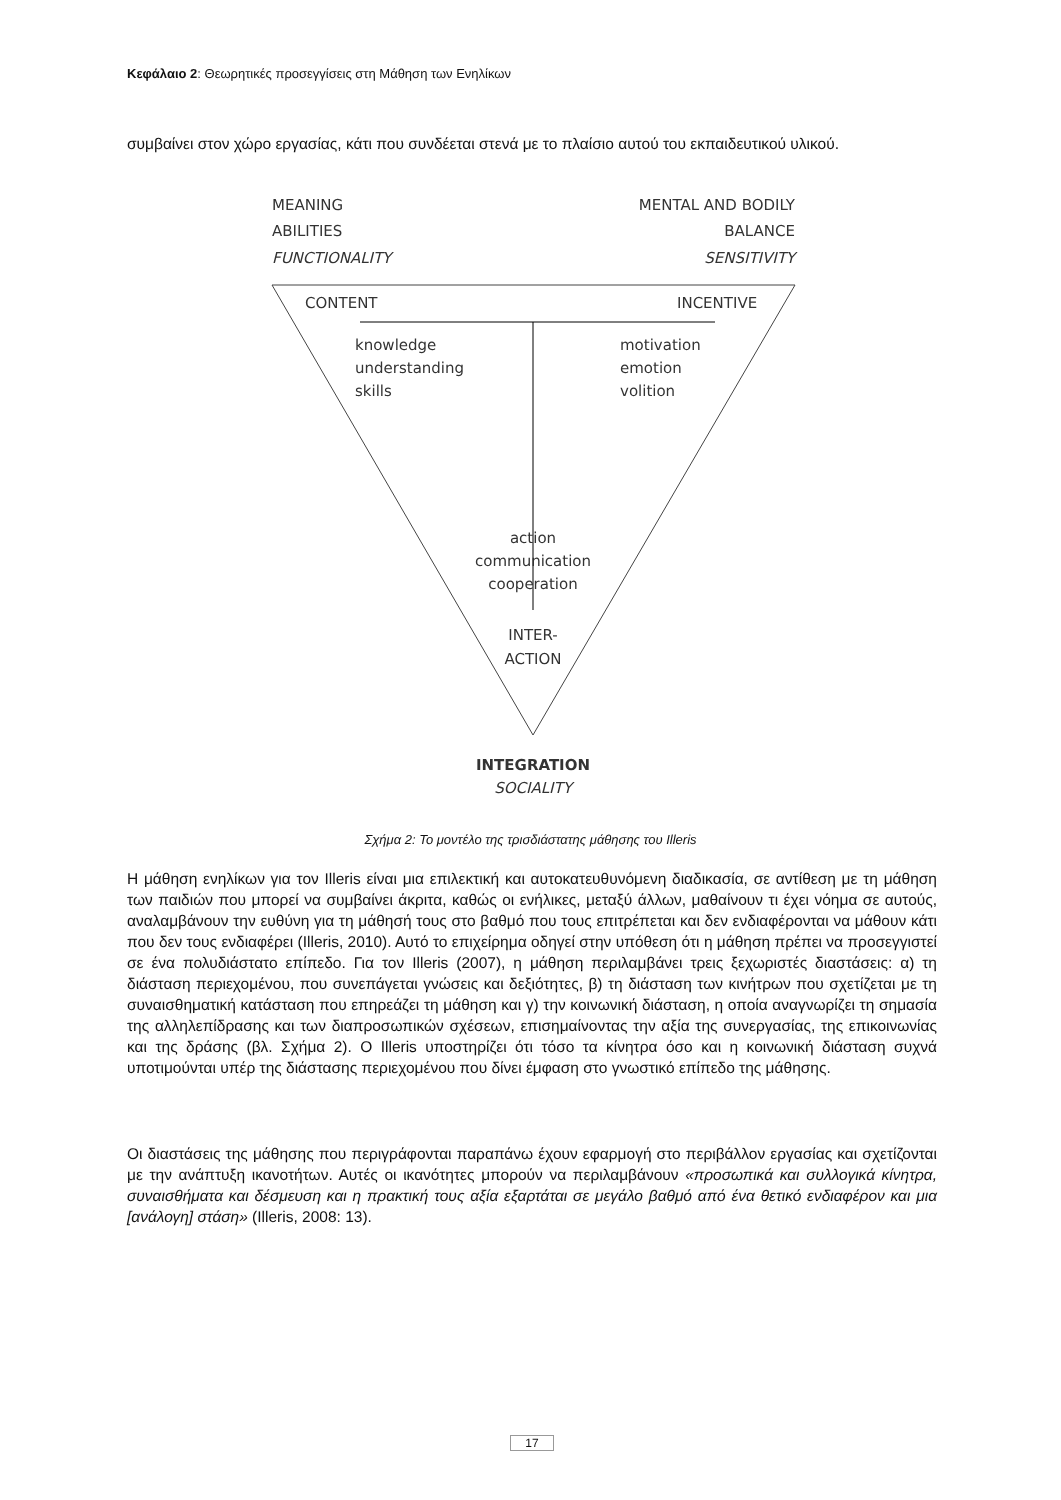Κεφάλαιο 2: Θεωρητικές προσεγγίσεις στη Μάθηση των Ενηλίκων
συμβαίνει στον χώρο εργασίας, κάτι που συνδέεται στενά με το πλαίσιο αυτού του εκπαιδευτικού υλικού.
MEANING
ABILITIES
FUNCTIONALITY
MENTAL AND BODILY
BALANCE
SENSITIVITY
CONTENT
INCENTIVE
knowledge
understanding
skills
motivation
emotion
volition
action
communication
cooperation
INTER-
ACTION
INTEGRATION
SOCIALITY
Σχήμα 2: Το μοντέλο της τρισδιάστατης μάθησης του Illeris
Η μάθηση ενηλίκων για τον Illeris είναι μια επιλεκτική και αυτοκατευθυνόμενη διαδικασία, σε αντίθεση με τη μάθηση των παιδιών που μπορεί να συμβαίνει άκριτα, καθώς οι ενήλικες, μεταξύ άλλων, μαθαίνουν τι έχει νόημα σε αυτούς, αναλαμβάνουν την ευθύνη για τη μάθησή τους στο βαθμό που τους επιτρέπεται και δεν ενδιαφέρονται να μάθουν κάτι που δεν τους ενδιαφέρει (Illeris, 2010). Αυτό το επιχείρημα οδηγεί στην υπόθεση ότι η μάθηση πρέπει να προσεγγιστεί σε ένα πολυδιάστατο επίπεδο. Για τον Illeris (2007), η μάθηση περιλαμβάνει τρεις ξεχωριστές διαστάσεις: α) τη διάσταση περιεχομένου, που συνεπάγεται γνώσεις και δεξιότητες, β) τη διάσταση των κινήτρων που σχετίζεται με τη συναισθηματική κατάσταση που επηρεάζει τη μάθηση και γ) την κοινωνική διάσταση, η οποία αναγνωρίζει τη σημασία της αλληλεπίδρασης και των διαπροσωπικών σχέσεων, επισημαίνοντας την αξία της συνεργασίας, της επικοινωνίας και της δράσης (βλ. Σχήμα 2). Ο Illeris υποστηρίζει ότι τόσο τα κίνητρα όσο και η κοινωνική διάσταση συχνά υποτιμούνται υπέρ της διάστασης περιεχομένου που δίνει έμφαση στο γνωστικό επίπεδο της μάθησης.
Οι διαστάσεις της μάθησης που περιγράφονται παραπάνω έχουν εφαρμογή στο περιβάλλον εργασίας και σχετίζονται με την ανάπτυξη ικανοτήτων. Αυτές οι ικανότητες μπορούν να περιλαμβάνουν «προσωπικά και συλλογικά κίνητρα, συναισθήματα και δέσμευση και η πρακτική τους αξία εξαρτάται σε μεγάλο βαθμό από ένα θετικό ενδιαφέρον και μια [ανάλογη] στάση» (Illeris, 2008: 13).
17